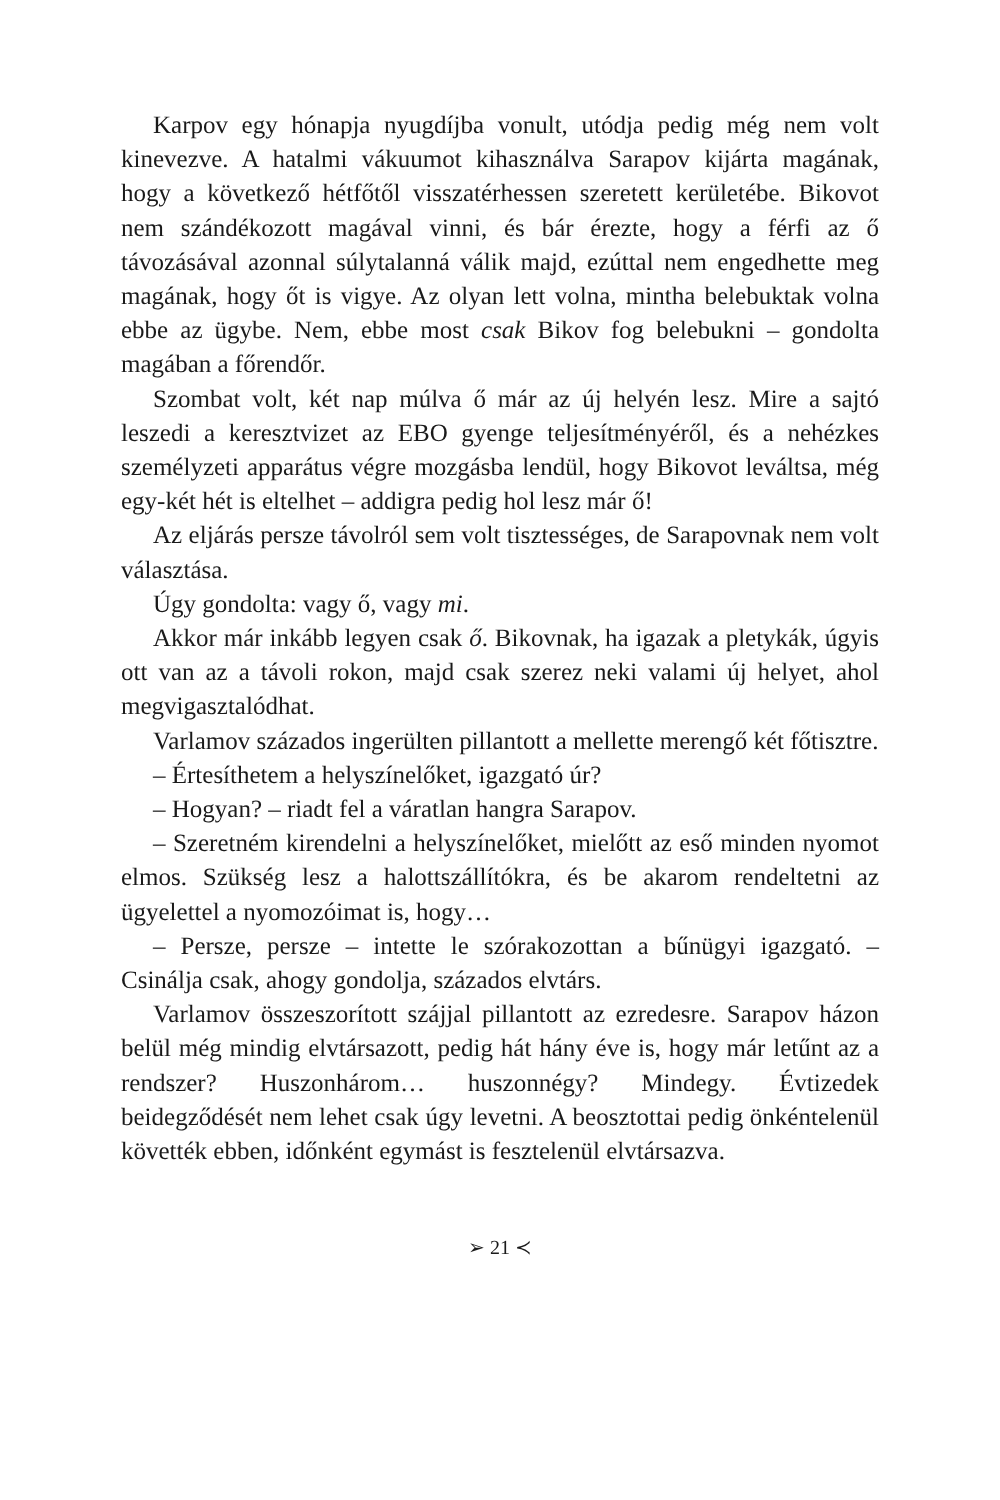Karpov egy hónapja nyugdíjba vonult, utódja pedig még nem volt kinevezve. A hatalmi vákuumot kihasználva Sarapov kijárta magának, hogy a következő hétfőtől visszatérhessen szeretett kerületébe. Bikovot nem szándékozott magával vinni, és bár érezte, hogy a férfi az ő távozásával azonnal súlytalanná válik majd, ezúttal nem engedhette meg magának, hogy őt is vigye. Az olyan lett volna, mintha belebuktak volna ebbe az ügybe. Nem, ebbe most csak Bikov fog belebukni – gondolta magában a főrendőr.
Szombat volt, két nap múlva ő már az új helyén lesz. Mire a sajtó leszedi a keresztvizet az EBO gyenge teljesítményéről, és a nehézkes személyzeti apparátus végre mozgásba lendül, hogy Bikovot leváltsa, még egy-két hét is eltelhet – addigra pedig hol lesz már ő!
Az eljárás persze távolról sem volt tisztességes, de Sarapovnak nem volt választása.
Úgy gondolta: vagy ő, vagy mi.
Akkor már inkább legyen csak ő. Bikovnak, ha igazak a pletykák, úgyis ott van az a távoli rokon, majd csak szerez neki valami új helyet, ahol megvigasztalódhat.
Varlamov százados ingerülten pillantott a mellette merengő két főtisztre.
– Értesíthetem a helyszínelőket, igazgató úr?
– Hogyan? – riadt fel a váratlan hangra Sarapov.
– Szeretném kirendelni a helyszínelőket, mielőtt az eső minden nyomot elmos. Szükség lesz a halottszállítókra, és be akarom rendeltetni az ügyelettel a nyomozóimat is, hogy…
– Persze, persze – intette le szórakozottan a bűnügyi igazgató. – Csinálja csak, ahogy gondolja, százados elvtárs.
Varlamov összeszorított szájjal pillantott az ezredesre. Sarapov házon belül még mindig elvtársazott, pedig hát hány éve is, hogy már letűnt az a rendszer? Huszonhárom… huszonnégy? Mindegy. Évtizedek beidegződését nem lehet csak úgy levetni. A beosztottai pedig önkéntelenül követték ebben, időnként egymást is fesztelenül elvtársazva.
➢ 21 ≺